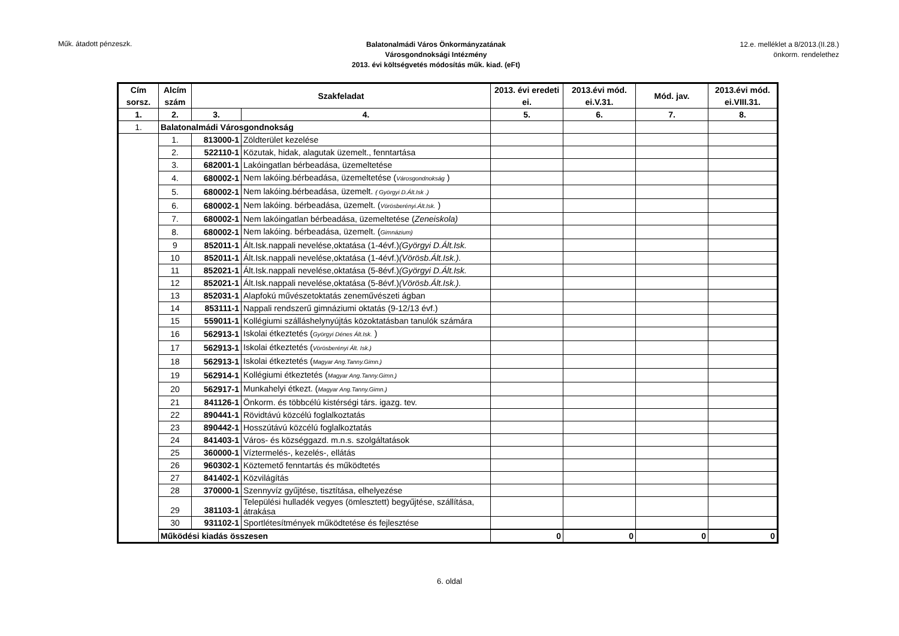Műk. átadott pénzeszk.
Balatonalmádi Város Önkormányzatának
Városgondnoksági Intézmény
2013. évi költségvetés módosítás műk. kiad. (eFt)
12.e. melléklet a 8/2013.(II.28.)
önkorm. rendelethez
| Cím sorsz. | Alcím szám | Szakfeladat | | 2013. évi eredeti ei. | 2013.évi mód. ei.V.31. | Mód. jav. | 2013.évi mód. ei.VIII.31. |
| --- | --- | --- | --- | --- | --- | --- | --- |
| 1. | 2. | 3. | 4. | 5. | 6. | 7. | 8. |
| 1. | Balatonalmádi Városgondnokság | | | | | | |
| | 1. | 813000-1 | Zöldterület kezelése | | | | |
| | 2. | 522110-1 | Közutak, hidak, alagutak üzemelt., fenntartása | | | | |
| | 3. | 682001-1 | Lakóingatlan bérbeadása, üzemeltetése | | | | |
| | 4. | 680002-1 | Nem lakóing.bérbeadása, üzemeltetése ( Városgondnokság ) | | | | |
| | 5. | 680002-1 | Nem lakóing.bérbeadása, üzemelt. ( Györgyi D.Ált.Isk .) | | | | |
| | 6. | 680002-1 | Nem lakóing. bérbeadása, üzemelt. ( Vörösberényi.Ált.Isk. ) | | | | |
| | 7. | 680002-1 | Nem lakóingatlan bérbeadása, üzemeltetése ( Zeneiskola) | | | | |
| | 8. | 680002-1 | Nem lakóing. bérbeadása, üzemelt. ( Gimnázium) | | | | |
| | 9 | 852011-1 | Ált.Isk.nappali nevelése,oktatása (1-4évf.) (Györgyi D.Ált.Isk. | | | | |
| | 10 | 852011-1 | Ált.Isk.nappali nevelése,oktatása (1-4évf.) (Vörösb.Ált.Isk.). | | | | |
| | 11 | 852021-1 | Ált.Isk.nappali nevelése,oktatása (5-8évf.) (Györgyi D.Ált.Isk. | | | | |
| | 12 | 852021-1 | Ált.Isk.nappali nevelése,oktatása (5-8évf.) (Vörösb.Ált.Isk.). | | | | |
| | 13 | 852031-1 | Alapfokú művészetoktatás zeneművészeti ágban | | | | |
| | 14 | 853111-1 | Nappali rendszerű gimnáziumi oktatás (9-12/13 évf.) | | | | |
| | 15 | 559011-1 | Kollégiumi szálláshelynyújtás közoktatásban tanulók számára | | | | |
| | 16 | 562913-1 | Iskolai étkeztetés ( Györgyi Dénes Ált.Isk. ) | | | | |
| | 17 | 562913-1 | Iskolai étkeztetés ( Vörösberényi Ált. Isk.) | | | | |
| | 18 | 562913-1 | Iskolai étkeztetés ( Magyar Ang.Tanny.Gimn.) | | | | |
| | 19 | 562914-1 | Kollégiumi étkeztetés ( Magyar Ang.Tanny.Gimn.) | | | | |
| | 20 | 562917-1 | Munkahelyi étkezt. ( Magyar Ang.Tanny.Gimn.) | | | | |
| | 21 | 841126-1 | Önkorm. és többcélú kistérségi társ. igazg. tev. | | | | |
| | 22 | 890441-1 | Rövidtávú közcélú foglalkoztatás | | | | |
| | 23 | 890442-1 | Hosszútávú közcélú foglalkoztatás | | | | |
| | 24 | 841403-1 | Város- és községgazd. m.n.s. szolgáltatások | | | | |
| | 25 | 360000-1 | Víztermelés-, kezelés-, ellátás | | | | |
| | 26 | 960302-1 | Köztemető fenntartás és működtetés | | | | |
| | 27 | 841402-1 | Közvilágítás | | | | |
| | 28 | 370000-1 | Szennyvíz gyűjtése, tisztítása, elhelyezése | | | | |
| | 29 | 381103-1 | Települési hulladék vegyes (ömlesztett) begyűjtése, szállítása, átrakása | | | | |
| | 30 | 931102-1 | Sportlétesítmények működtetése és fejlesztése | | | | |
| | Működési kiadás összesen | | | 0 | 0 | 0 | 0 |
6. oldal